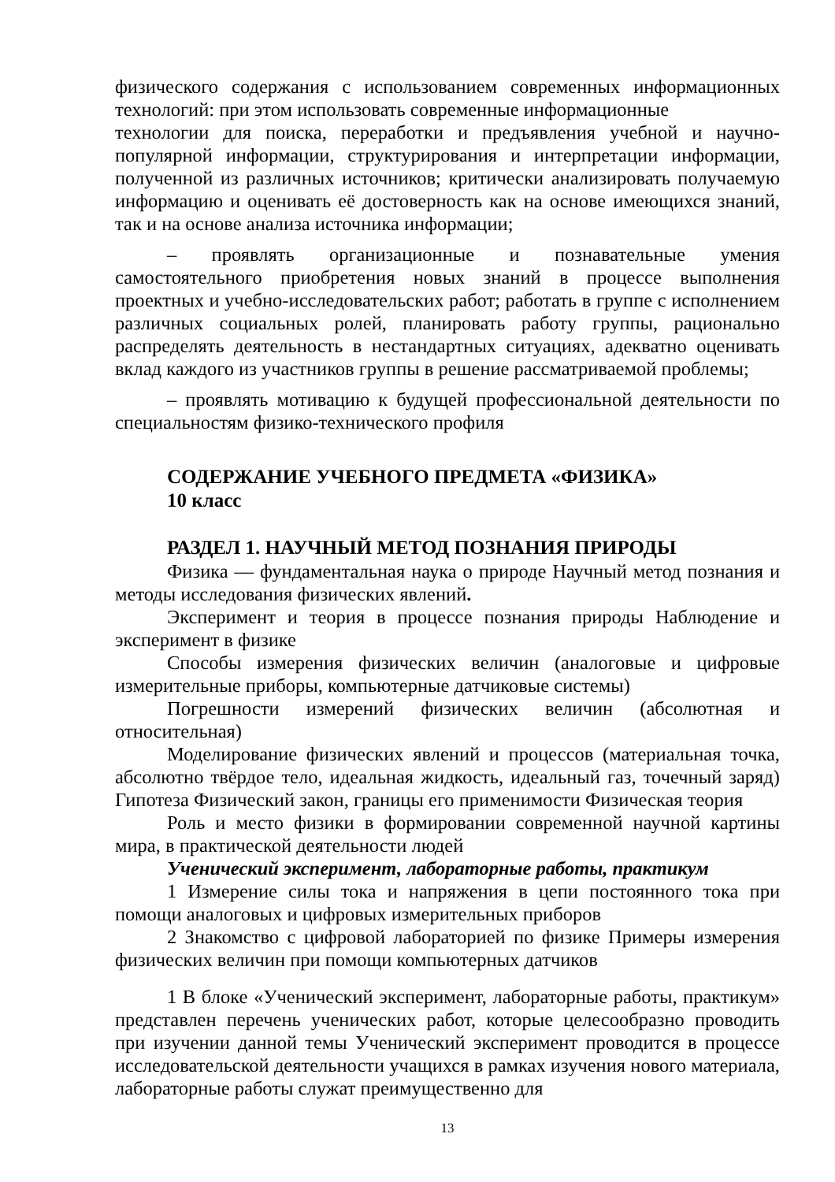физического содержания с использованием современных информационных технологий: при этом использовать современные информационные
технологии для поиска, переработки и предъявления учебной и научно-популярной информации, структурирования и интерпретации информации, полученной из различных источников; критически анализировать получаемую информацию и оценивать её достоверность как на основе имеющихся знаний, так и на основе анализа источника информации;
– проявлять организационные и познавательные умения самостоятельного приобретения новых знаний в процессе выполнения проектных и учебно-исследовательских работ; работать в группе с исполнением различных социальных ролей, планировать работу группы, рационально распределять деятельность в нестандартных ситуациях, адекватно оценивать вклад каждого из участников группы в решение рассматриваемой проблемы;
– проявлять мотивацию к будущей профессиональной деятельности по специальностям физико-технического профиля
СОДЕРЖАНИЕ УЧЕБНОГО ПРЕДМЕТА «ФИЗИКА»
10 класс
РАЗДЕЛ 1. НАУЧНЫЙ МЕТОД ПОЗНАНИЯ ПРИРОДЫ
Физика — фундаментальная наука о природе Научный метод познания и методы исследования физических явлений.
Эксперимент и теория в процессе познания природы Наблюдение и эксперимент в физике
Способы измерения физических величин (аналоговые и цифровые измерительные приборы, компьютерные датчиковые системы)
Погрешности измерений физических величин (абсолютная и относительная)
Моделирование физических явлений и процессов (материальная точка, абсолютно твёрдое тело, идеальная жидкость, идеальный газ, точечный заряд) Гипотеза Физический закон, границы его применимости Физическая теория
Роль и место физики в формировании современной научной картины мира, в практической деятельности людей
Ученический эксперимент, лабораторные работы, практикум
1 Измерение силы тока и напряжения в цепи постоянного тока при помощи аналоговых и цифровых измерительных приборов
2 Знакомство с цифровой лабораторией по физике Примеры измерения физических величин при помощи компьютерных датчиков
1 В блоке «Ученический эксперимент, лабораторные работы, практикум» представлен перечень ученических работ, которые целесообразно проводить при изучении данной темы Ученический эксперимент проводится в процессе исследовательской деятельности учащихся в рамках изучения нового материала, лабораторные работы служат преимущественно для
13